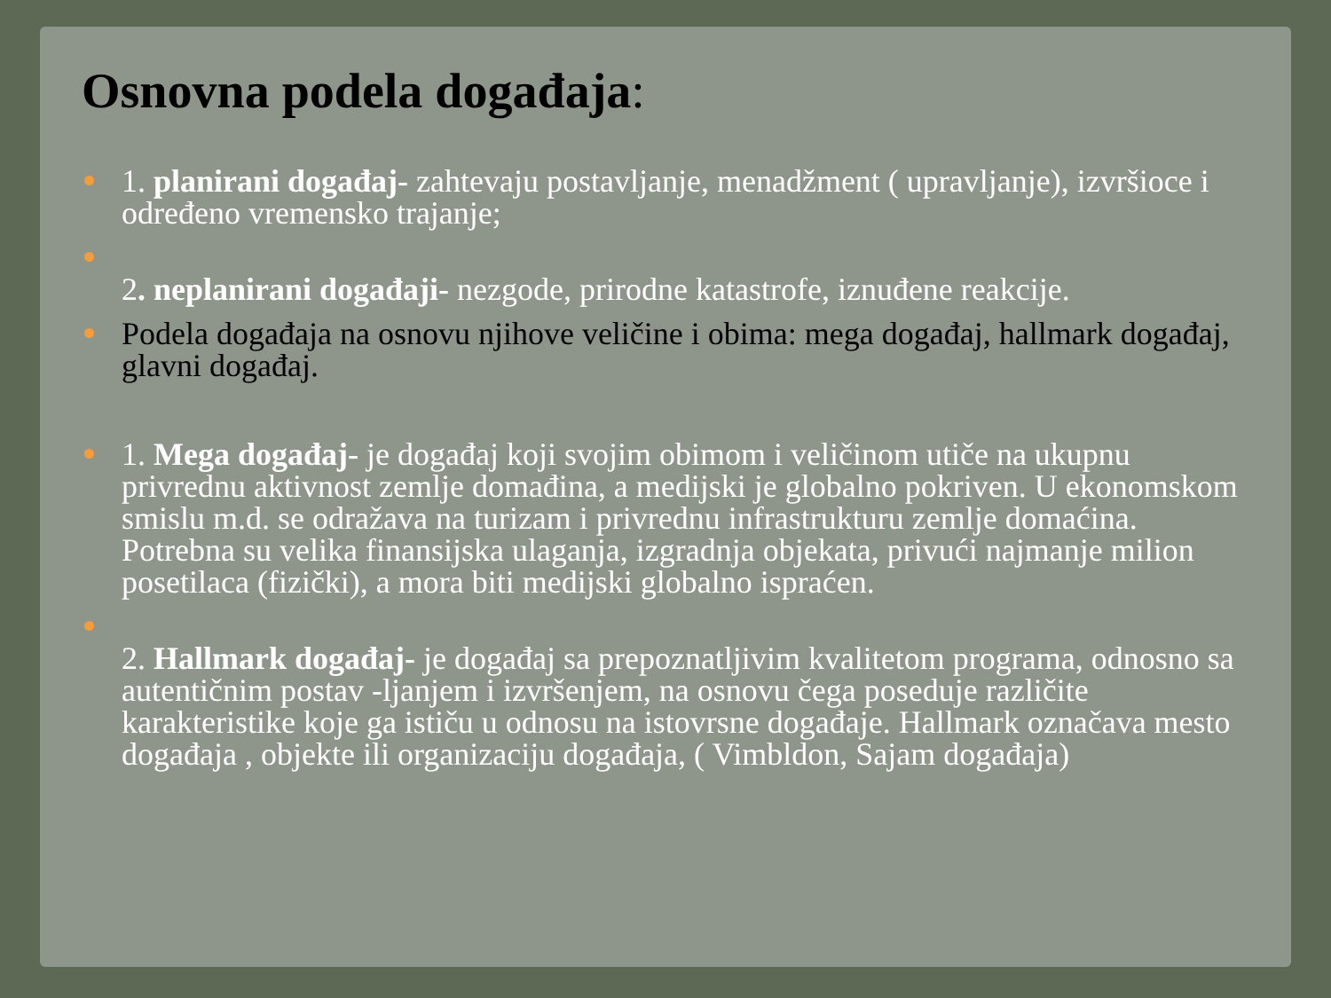Osnovna podela događaja:
1. planirani događaj- zahtevaju postavljanje, menadžment ( upravljanje), izvršioce i određeno vremensko trajanje;
2. neplanirani događaji- nezgode, prirodne katastrofe, iznuđene reakcije.
Podela događaja na osnovu njihove veličine i obima: mega događaj, hallmark događaj, glavni događaj.
1. Mega događaj- je događaj koji svojim obimom i veličinom utiče na ukupnu privrednu aktivnost zemlje domađina, a medijski je globalno pokriven. U ekonomskom smislu m.d. se odražava na turizam i privrednu infrastrukturu zemlje domaćina. Potrebna su velika finansijska ulaganja, izgradnja objekata, privući najmanje milion posetilaca (fizički), a mora biti medijski globalno ispraćen.
2. Hallmark događaj- je događaj sa prepoznatljivim kvalitetom programa, odnosno sa autentičnim postav -ljanjem i izvršenjem, na osnovu čega poseduje različite karakteristike koje ga ističu u odnosu na istovrsne događaje. Hallmark označava mesto događaja , objekte ili organizaciju događaja, ( Vimbldon, Sajam događaja)